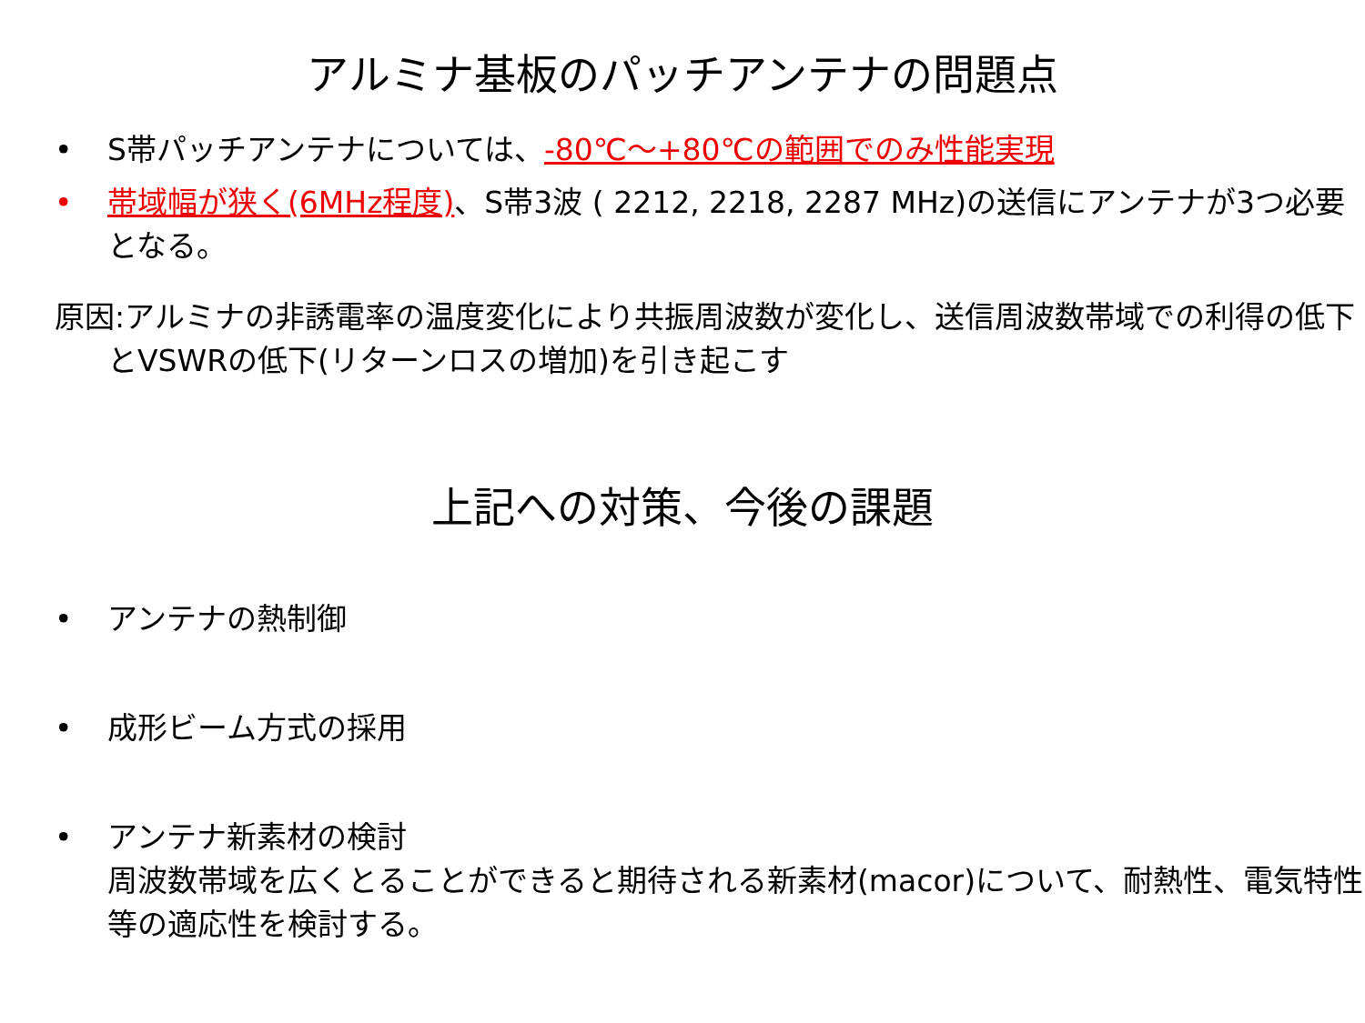アルミナ基板のパッチアンテナの問題点
• S帯パッチアンテナについては、-80℃～+80℃の範囲でのみ性能実現
• 帯域幅が狭く(6MHz程度)、S帯3波 ( 2212, 2218, 2287 MHz)の送信にアンテナが3つ必要となる。
原因:アルミナの非誘電率の温度変化により共振周波数が変化し、送信周波数帯域での利得の低下とVSWRの低下(リターンロスの増加)を引き起こす
上記への対策、今後の課題
• アンテナの熱制御
• 成形ビーム方式の採用
• アンテナ新素材の検討
周波数帯域を広くとることができると期待される新素材(macor)について、耐熱性、電気特性等の適応性を検討する。